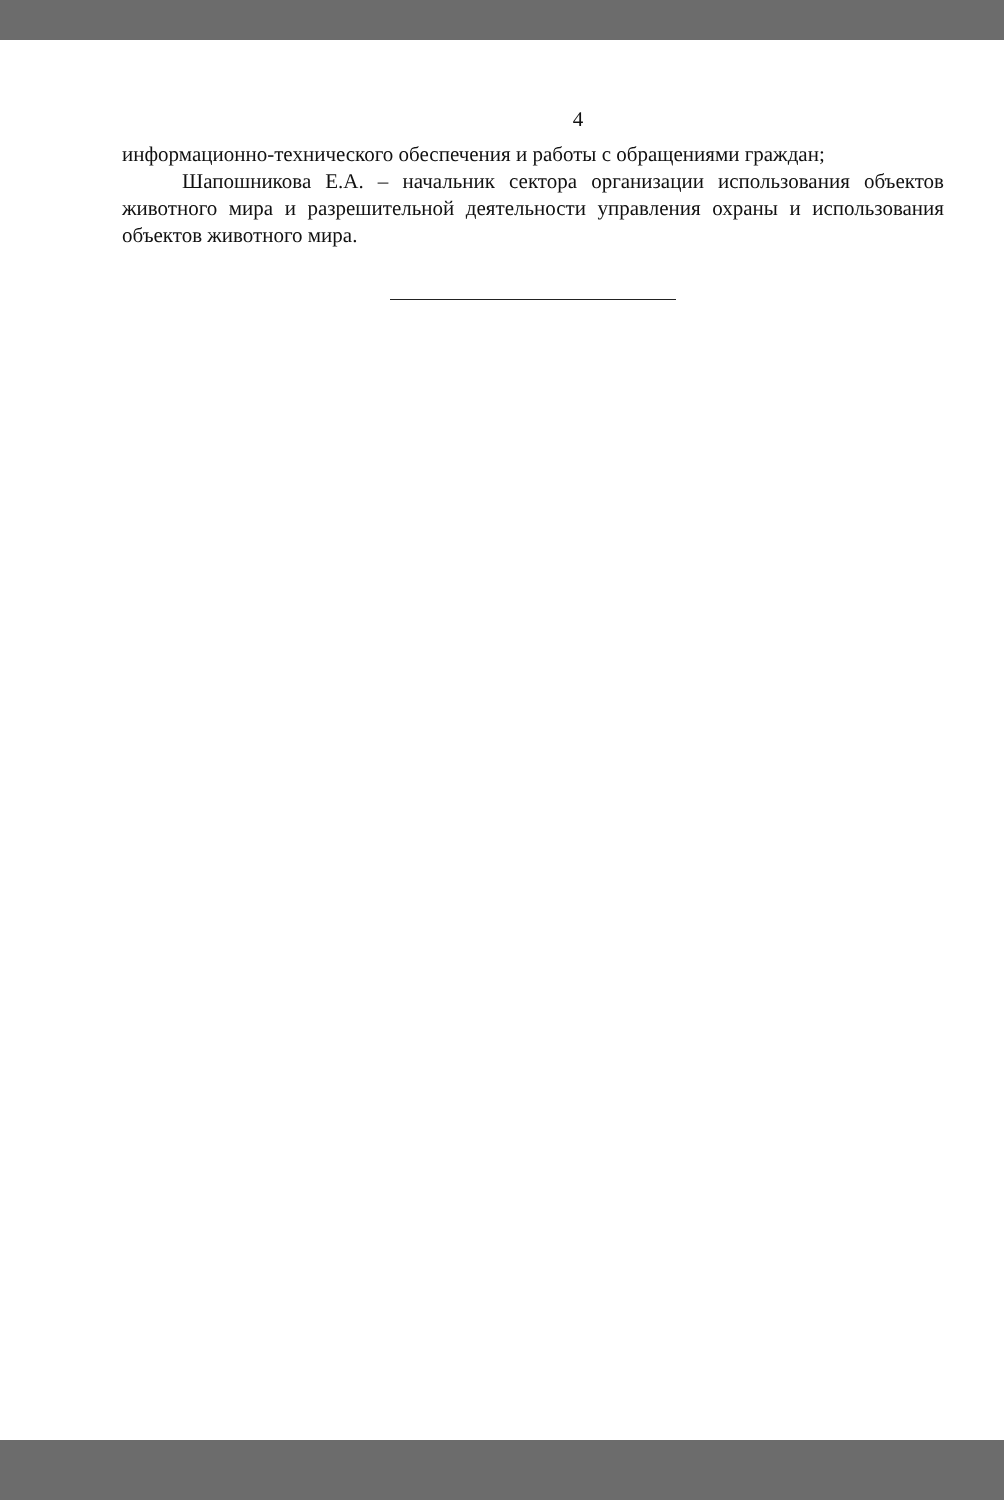4
информационно-технического обеспечения и работы с обращениями граждан;
Шапошникова Е.А. – начальник сектора организации использования объектов животного мира и разрешительной деятельности управления охраны и использования объектов животного мира.